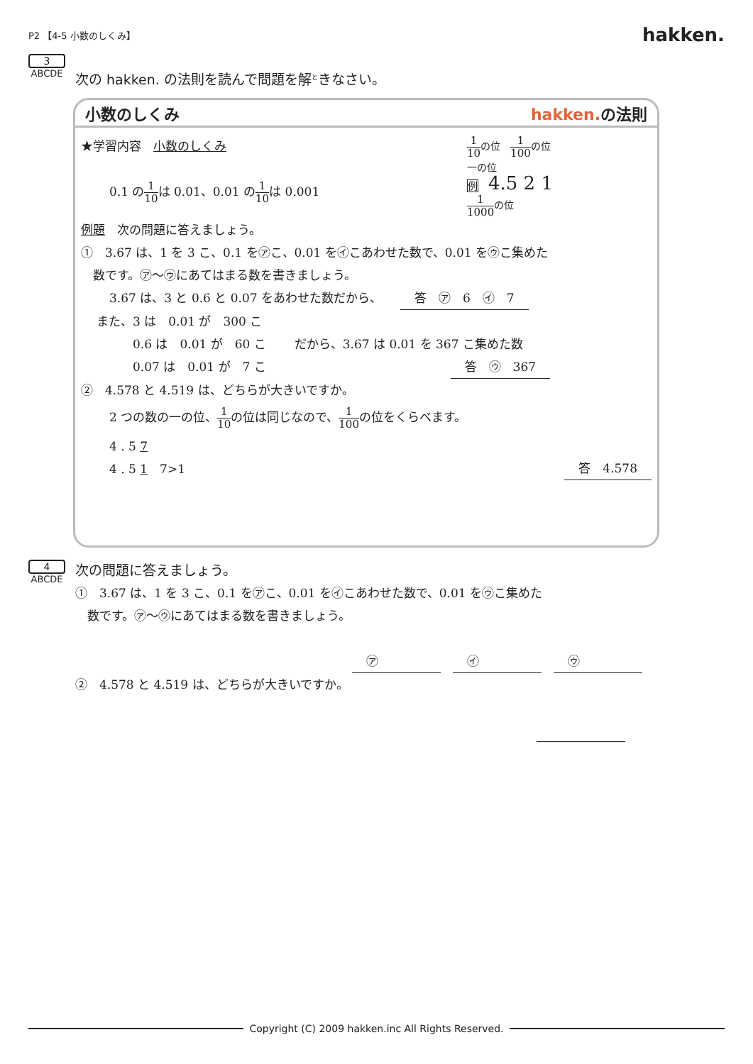P2 【4-5 小数のしくみ】 hakken.
3
ABCDE
次の hakken. の法則を読んで問題を解<sup>と</sup>きなさい。
小数のしくみ hakken. の法則
★学習内容　小数のしくみ
0.1 の1 10は 0.01、0.01 の1 10は 0.001
1 10の位　1 100の位
一の位
例　4.5 2 1
1 1000の位
例題　次の問題に答えましょう。
①　3.67 は、1 を 3 こ、0.1 を㋐こ、0.01 を㋑こあわせた数で、0.01 を㋒こ集めた
　数です。㋐～㋒にあてはまる数を書きましょう。
3.67 は、3 と 0.6 と 0.07 をあわせた数だから、　　答　㋐　6　㋑　7
また、3 は　0.01 が　300 こ
　　　0.6 は　0.01 が　60 こ
　　　0.07 は　0.01 が　7 こ
だから、3.67 は 0.01 を 367 こ集めた数
答　㋒　367
②　4.578 と 4.519 は、どちらが大きいですか。
2 つの数の一の位、1 10の位は同じなので、1 100の位をくらべます。
4 . 5 7　
4 . 5 1　7>1
答　4.578
4
ABCDE
次の問題に答えましょう。
①　3.67 は、1 を 3 こ、0.1 を㋐こ、0.01 を㋑こあわせた数で、0.01 を㋒こ集めた
　数です。㋐～㋒にあてはまる数を書きましょう。
㋐　　　　　㋑　　　　　㋒　　　　
②　4.578 と 4.519 は、どちらが大きいですか。
　　　　　
Copyright (C) 2009 hakken.inc All Rights Reserved.